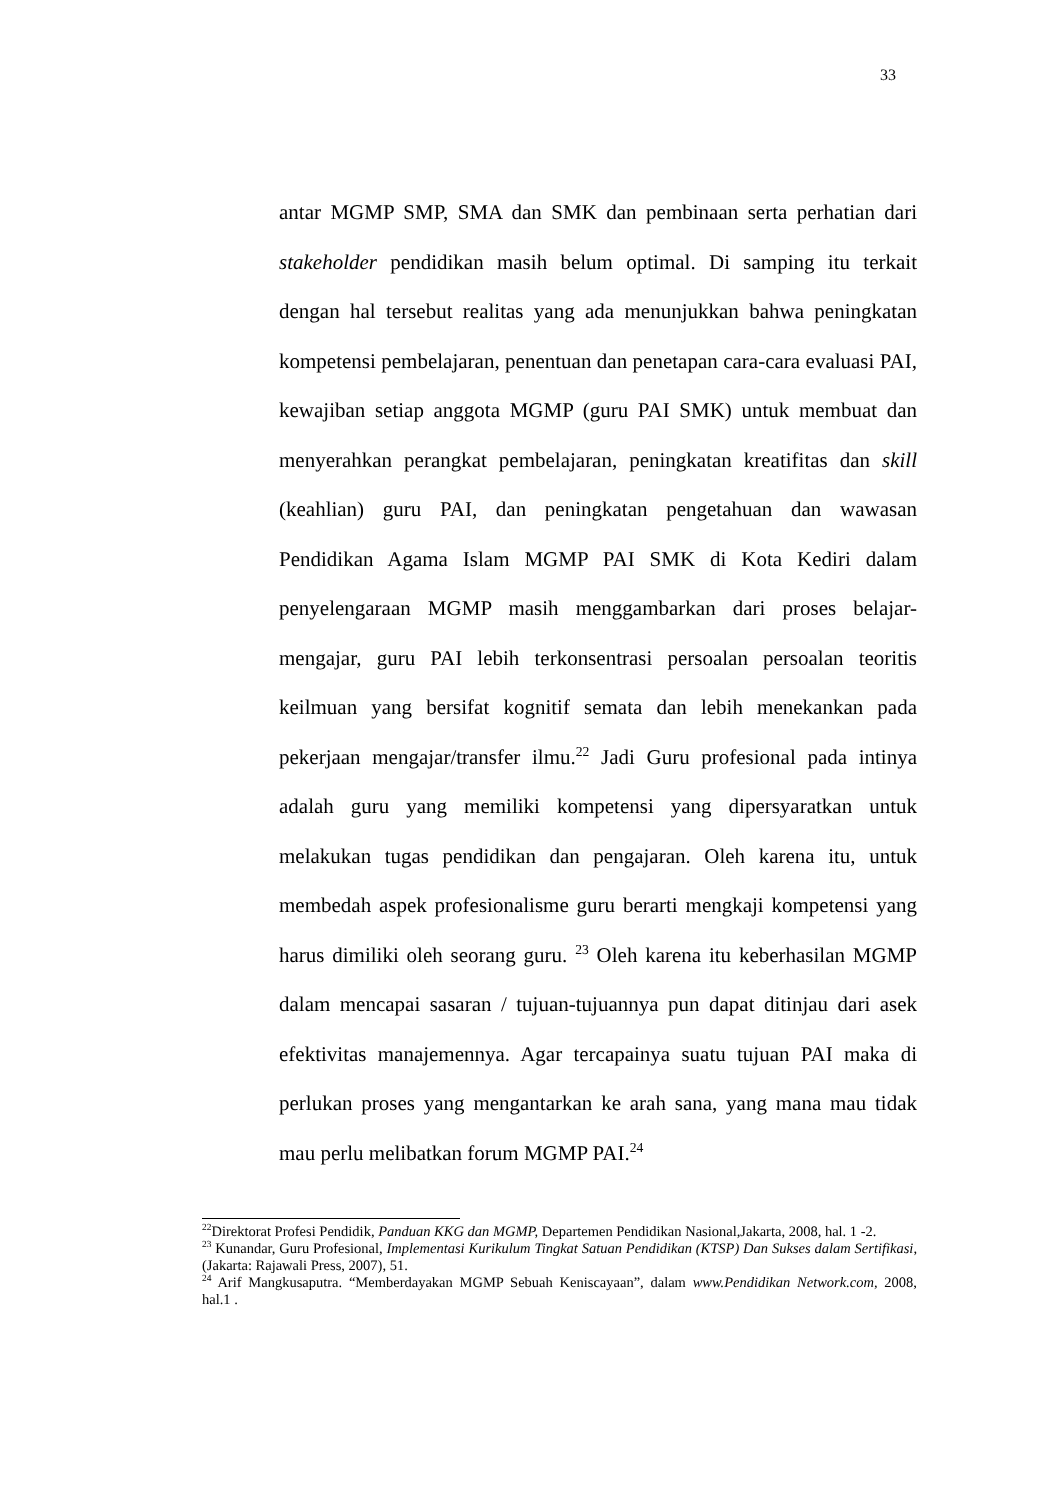33
antar MGMP SMP, SMA dan SMK dan pembinaan serta perhatian dari stakeholder pendidikan masih belum optimal. Di samping itu terkait dengan hal tersebut realitas yang ada menunjukkan bahwa peningkatan kompetensi pembelajaran, penentuan dan penetapan cara-cara evaluasi PAI, kewajiban setiap anggota MGMP (guru PAI SMK) untuk membuat dan menyerahkan perangkat pembelajaran, peningkatan kreatifitas dan skill (keahlian) guru PAI, dan peningkatan pengetahuan dan wawasan Pendidikan Agama Islam MGMP PAI SMK di Kota Kediri dalam penyelengaraan MGMP masih menggambarkan dari proses belajar-mengajar, guru PAI lebih terkonsentrasi persoalan persoalan teoritis keilmuan yang bersifat kognitif semata dan lebih menekankan pada pekerjaan mengajar/transfer ilmu.<sup>22</sup> Jadi Guru profesional pada intinya adalah guru yang memiliki kompetensi yang dipersyaratkan untuk melakukan tugas pendidikan dan pengajaran. Oleh karena itu, untuk membedah aspek profesionalisme guru berarti mengkaji kompetensi yang harus dimiliki oleh seorang guru. <sup>23</sup> Oleh karena itu keberhasilan MGMP dalam mencapai sasaran / tujuan-tujuannya pun dapat ditinjau dari asek efektivitas manajemennya. Agar tercapainya suatu tujuan PAI maka di perlukan proses yang mengantarkan ke arah sana, yang mana mau tidak mau perlu melibatkan forum MGMP PAI.<sup>24</sup>
<sup>22</sup> Direktorat Profesi Pendidik, Panduan KKG dan MGMP, Departemen Pendidikan Nasional,Jakarta, 2008, hal. 1 -2.
<sup>23</sup> Kunandar, Guru Profesional, Implementasi Kurikulum Tingkat Satuan Pendidikan (KTSP) Dan Sukses dalam Sertifikasi, (Jakarta: Rajawali Press, 2007), 51.
<sup>24</sup> Arif Mangkusaputra. “Memberdayakan MGMP Sebuah Keniscayaan”, dalam www.Pendidikan Network.com, 2008, hal.1 .